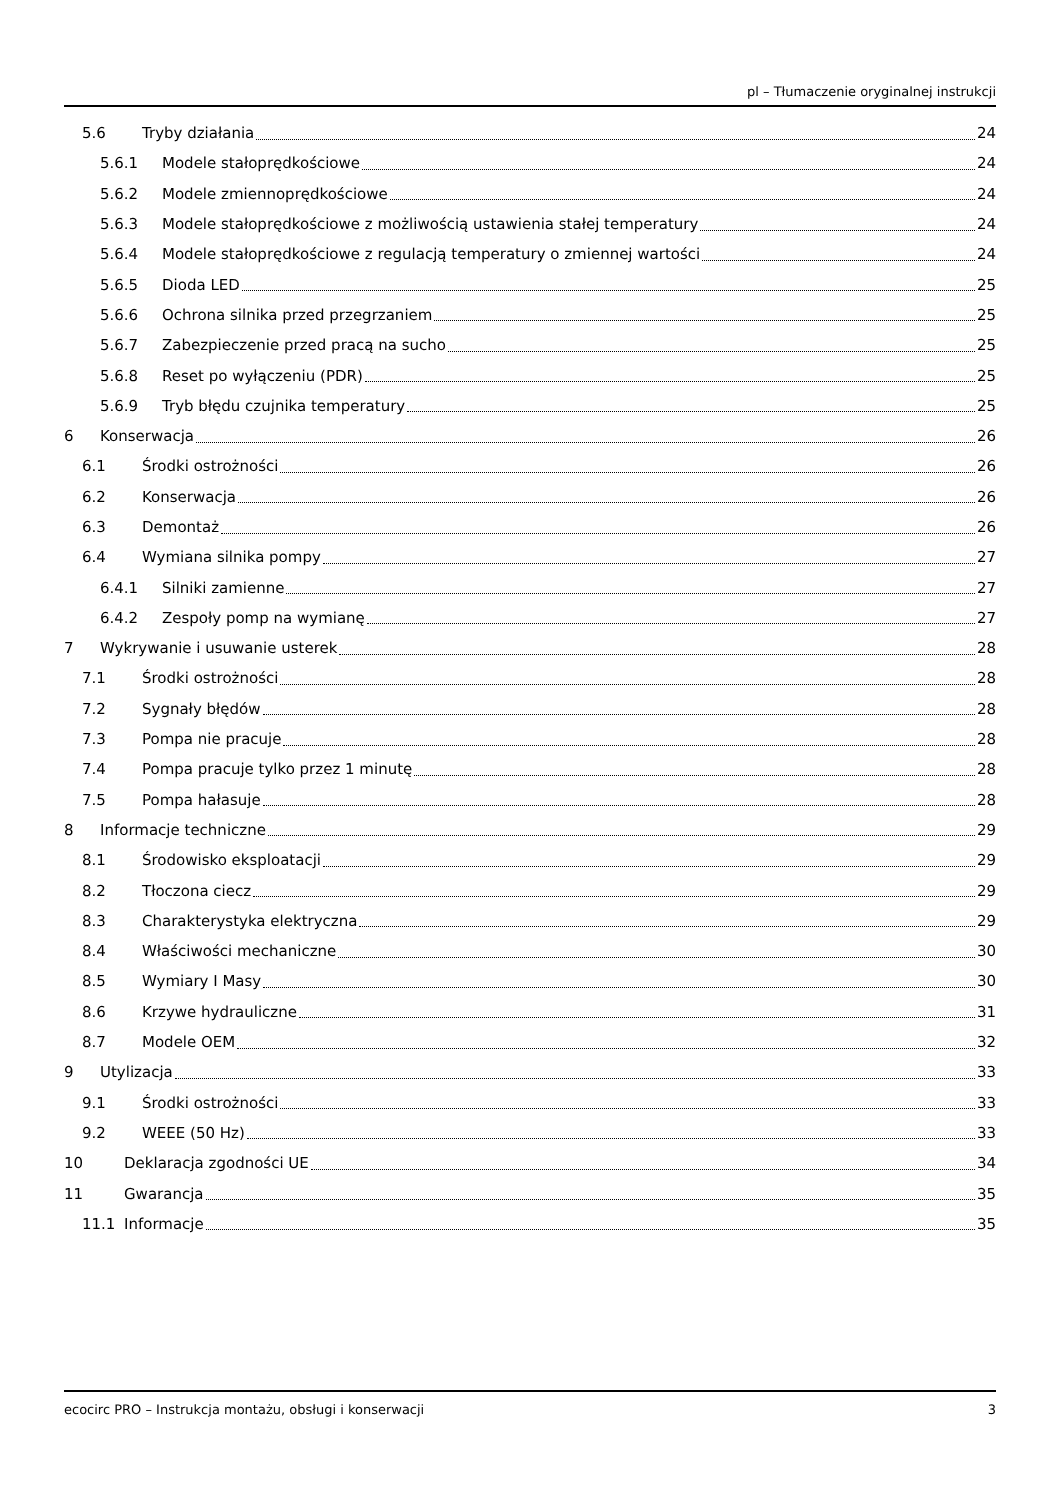pl – Tłumaczenie oryginalnej instrukcji
5.6 Tryby działania 24
5.6.1 Modele stałoprędkościowe 24
5.6.2 Modele zmiennoprędkościowe 24
5.6.3 Modele stałoprędkościowe z możliwością ustawienia stałej temperatury 24
5.6.4 Modele stałoprędkościowe z regulacją temperatury o zmiennej wartości 24
5.6.5 Dioda LED 25
5.6.6 Ochrona silnika przed przegrzaniem 25
5.6.7 Zabezpieczenie przed pracą na sucho 25
5.6.8 Reset po wyłączeniu (PDR) 25
5.6.9 Tryb błędu czujnika temperatury 25
6 Konserwacja 26
6.1 Środki ostrożności 26
6.2 Konserwacja 26
6.3 Demontaż 26
6.4 Wymiana silnika pompy 27
6.4.1 Silniki zamienne 27
6.4.2 Zespoły pomp na wymianę 27
7 Wykrywanie i usuwanie usterek 28
7.1 Środki ostrożności 28
7.2 Sygnały błędów 28
7.3 Pompa nie pracuje 28
7.4 Pompa pracuje tylko przez 1 minutę 28
7.5 Pompa hałasuje 28
8 Informacje techniczne 29
8.1 Środowisko eksploatacji 29
8.2 Tłoczona ciecz 29
8.3 Charakterystyka elektryczna 29
8.4 Właściwości mechaniczne 30
8.5 Wymiary I Masy 30
8.6 Krzywe hydrauliczne 31
8.7 Modele OEM 32
9 Utylizacja 33
9.1 Środki ostrożności 33
9.2 WEEE (50 Hz) 33
10 Deklaracja zgodności UE 34
11 Gwarancja 35
11.1 Informacje 35
ecocirc PRO – Instrukcja montażu, obsługi i konserwacji 3